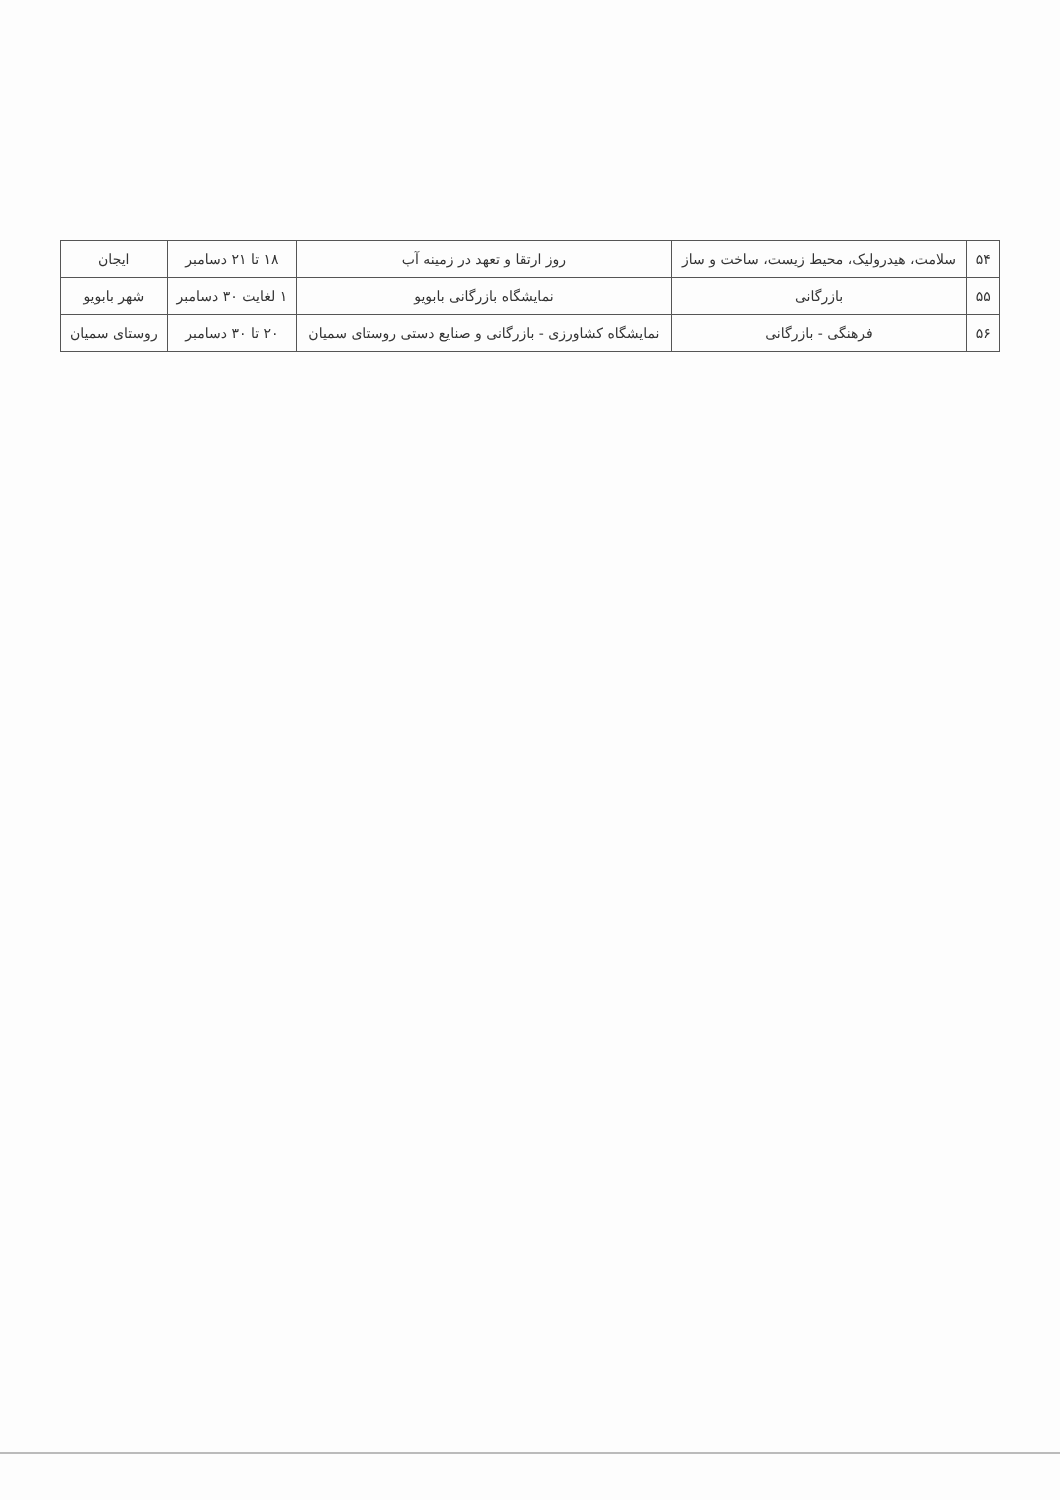| ۵۴ | سلامت، هیدرولیک، محیط زیست، ساخت و ساز | روز ارتقا و تعهد در زمینه آب | ۱۸ تا ۲۱ دسامبر | ایجان |
| ۵۵ | بازرگانی | نمایشگاه بازرگانی بابویو | ۱ لغایت ۳۰ دسامبر | شهر بابویو |
| ۵۶ | فرهنگی - بازرگانی | نمایشگاه کشاورزی - بازرگانی و صنایع دستی روستای سمیان | ۲۰ تا ۳۰ دسامبر | روستای سمیان |